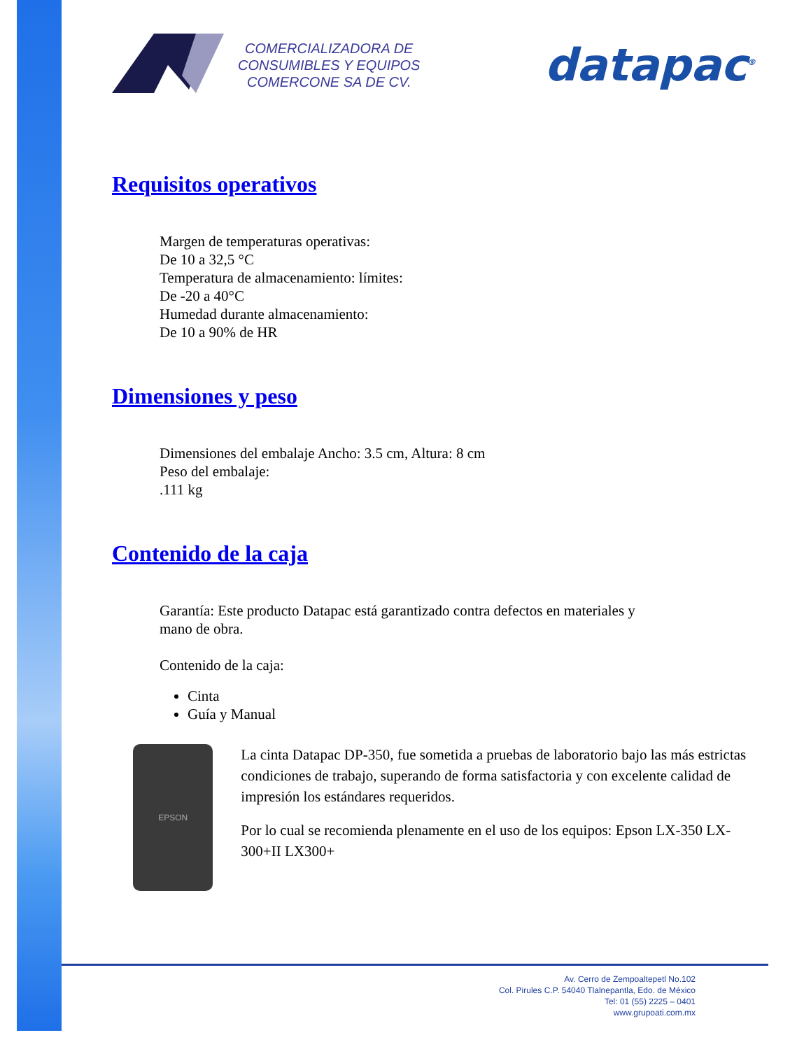COMERCIALIZADORA DE
CONSUMIBLES Y EQUIPOS
COMERCONE SA DE CV.
datapac<sup>®</sup>
Requisitos operativos
Margen de temperaturas operativas:
De 10 a 32,5 °C
Temperatura de almacenamiento: límites:
De -20 a 40°C
Humedad durante almacenamiento:
De 10 a 90% de HR
Dimensiones y peso
Dimensiones del embalaje Ancho: 3.5 cm, Altura: 8 cm
Peso del embalaje:
.111 kg
Contenido de la caja
Garantía: Este producto Datapac está garantizado contra defectos en materiales y
mano de obra.
Contenido de la caja:
Cinta
Guía y Manual
EPSON
La cinta Datapac DP-350, fue sometida a pruebas de laboratorio bajo las más estrictas condiciones de trabajo, superando de forma satisfactoria y con excelente calidad de impresión los estándares requeridos.
Por lo cual se recomienda plenamente en el uso de los equipos: Epson LX-350 LX-300+II LX300+
Av. Cerro de Zempoaltepetl No.102
Col. Pirules C.P. 54040 Tlalnepantla, Edo. de México
Tel: 01 (55) 2225 – 0401
www.grupoati.com.mx